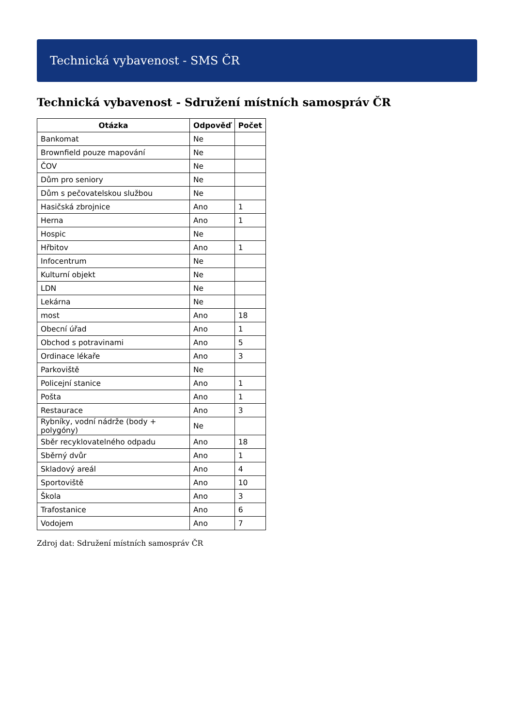Technická vybavenost - SMS ČR
Technická vybavenost - Sdružení místních samospráv ČR
| Otázka | Odpověď | Počet |
| --- | --- | --- |
| Bankomat | Ne | |
| Brownfield pouze mapování | Ne | |
| ČOV | Ne | |
| Dům pro seniory | Ne | |
| Dům s pečovatelskou službou | Ne | |
| Hasičská zbrojnice | Ano | 1 |
| Herna | Ano | 1 |
| Hospic | Ne | |
| Hřbitov | Ano | 1 |
| Infocentrum | Ne | |
| Kulturní objekt | Ne | |
| LDN | Ne | |
| Lekárna | Ne | |
| most | Ano | 18 |
| Obecní úřad | Ano | 1 |
| Obchod s potravinami | Ano | 5 |
| Ordinace lékaře | Ano | 3 |
| Parkoviště | Ne | |
| Policejní stanice | Ano | 1 |
| Pošta | Ano | 1 |
| Restaurace | Ano | 3 |
| Rybníky, vodní nádrže (body + polygóny) | Ne | |
| Sběr recyklovatelného odpadu | Ano | 18 |
| Sběrný dvůr | Ano | 1 |
| Skladový areál | Ano | 4 |
| Sportoviště | Ano | 10 |
| Škola | Ano | 3 |
| Trafostanice | Ano | 6 |
| Vodojem | Ano | 7 |
Zdroj dat: Sdružení místních samospráv ČR